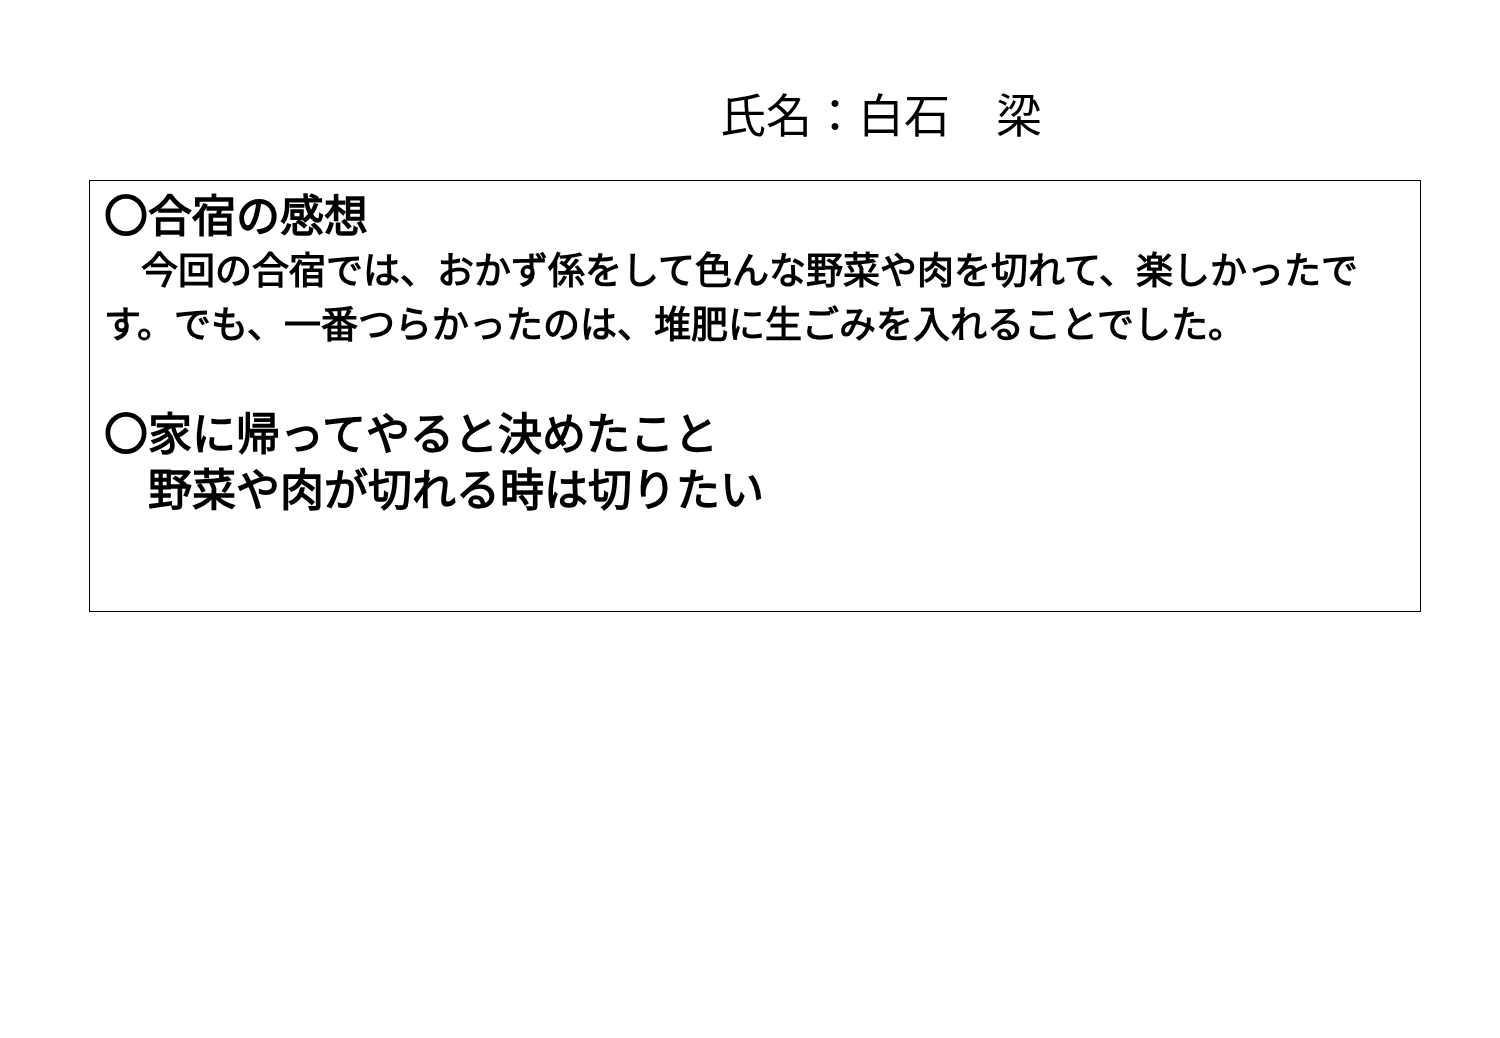氏名：白石　梁
〇合宿の感想
　今回の合宿では、おかず係をして色んな野菜や肉を切れて、楽しかったです。でも、一番つらかったのは、堆肥に生ごみを入れることでした。
〇家に帰ってやると決めたこと
　野菜や肉が切れる時は切りたい